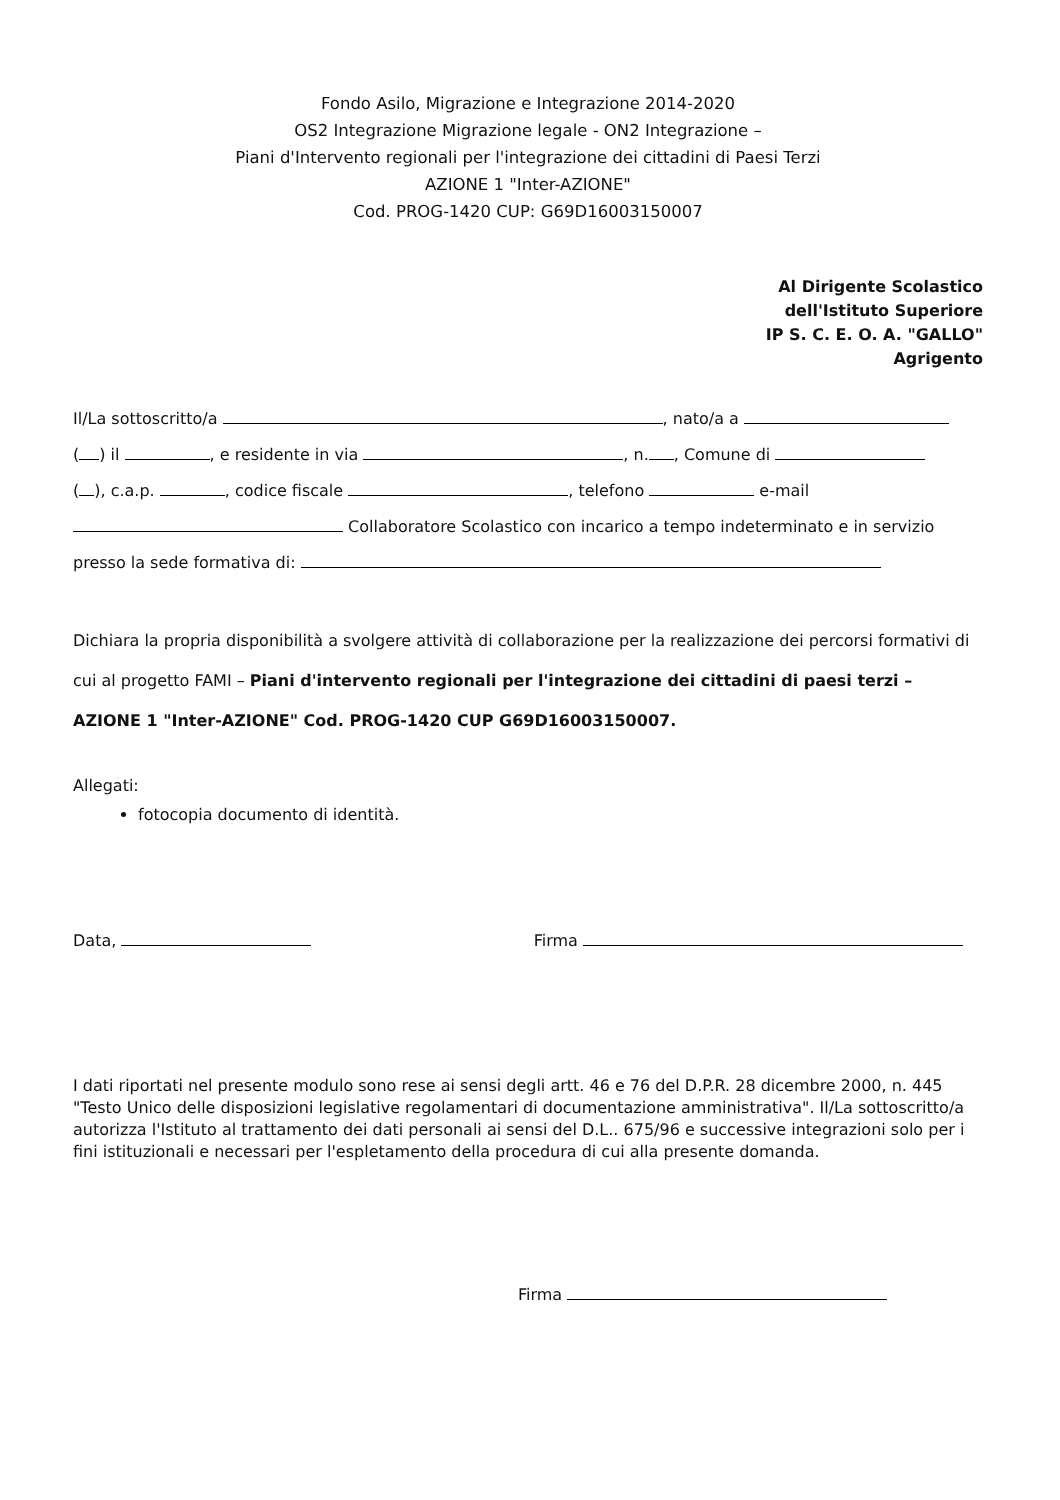Fondo Asilo, Migrazione e Integrazione 2014-2020
OS2 Integrazione Migrazione legale - ON2 Integrazione –
Piani d'Intervento regionali per l'integrazione dei cittadini di Paesi Terzi
AZIONE 1 "Inter-AZIONE"
Cod. PROG-1420 CUP: G69D16003150007
Al Dirigente Scolastico
dell'Istituto Superiore
IP S. C. E. O. A. "GALLO"
Agrigento
Il/La sottoscritto/a , nato/a a
( ) il , e residente in via , n. , Comune di
( ), c.a.p. , codice fiscale , telefono e-mail
Collaboratore Scolastico con incarico a tempo indeterminato e in servizio
presso la sede formativa di:
Dichiara la propria disponibilità a svolgere attività di collaborazione per la realizzazione dei percorsi formativi di cui al progetto FAMI – Piani d'intervento regionali per l'integrazione dei cittadini di paesi terzi – AZIONE 1 "Inter-AZIONE" Cod. PROG-1420 CUP G69D16003150007.
Allegati:
fotocopia documento di identità.
Data, Firma
I dati riportati nel presente modulo sono rese ai sensi degli artt. 46 e 76 del D.P.R. 28 dicembre 2000, n. 445 "Testo Unico delle disposizioni legislative regolamentari di documentazione amministrativa". Il/La sottoscritto/a autorizza l'Istituto al trattamento dei dati personali ai sensi del D.L.. 675/96 e successive integrazioni solo per i fini istituzionali e necessari per l'espletamento della procedura di cui alla presente domanda.
Firma